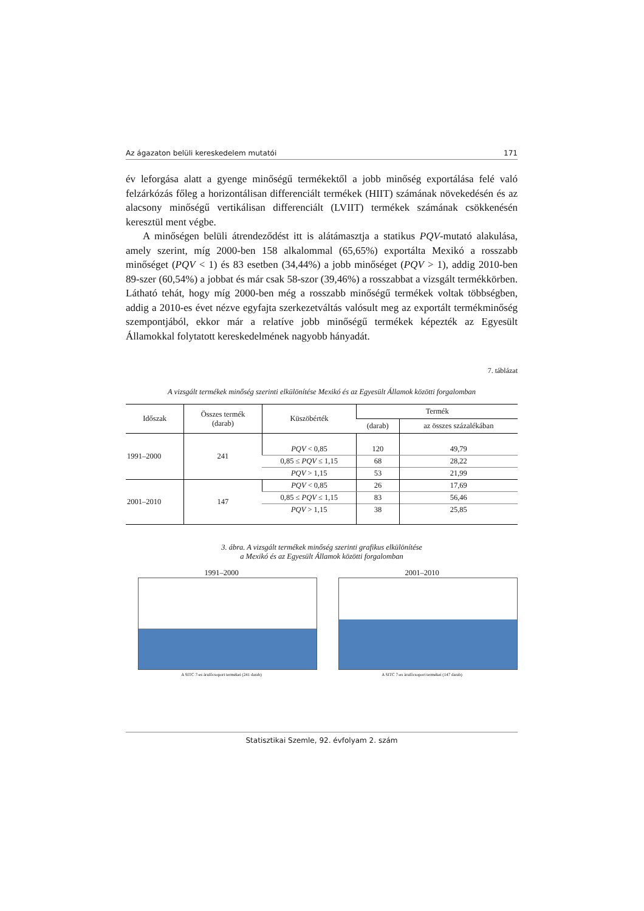Az ágazaton belüli kereskedelem mutatói 171
év leforgása alatt a gyenge minőségű termékektől a jobb minőség exportálása felé való felzárkózás főleg a horizontálisan differenciált termékek (HIIT) számának növekedésén és az alacsony minőségű vertikálisan differenciált (LVIIT) termékek számának csökkenésén keresztül ment végbe.
A minőségen belüli átrendeződést itt is alátámasztja a statikus PQV-mutató alakulása, amely szerint, míg 2000-ben 158 alkalommal (65,65%) exportálta Mexikó a rosszabb minőséget (PQV < 1) és 83 esetben (34,44%) a jobb minőséget (PQV > 1), addig 2010-ben 89-szer (60,54%) a jobbat és már csak 58-szor (39,46%) a rosszabbat a vizsgált termékkörben. Látható tehát, hogy míg 2000-ben még a rosszabb minőségű termékek voltak többségben, addig a 2010-es évet nézve egyfajta szerkezetváltás valósult meg az exportált termékminőség szempontjából, ekkor már a relatíve jobb minőségű termékek képezték az Egyesült Államokkal folytatott kereskedelmének nagyobb hányadát.
7. táblázat
A vizsgált termékek minőség szerinti elkülönítése Mexikó és az Egyesült Államok közötti forgalomban
| Időszak | Összes termék (darab) | Küszöbérték | Termék | |
| --- | --- | --- | --- | --- |
| | | | (darab) | az összes százalékában |
| 1991–2000 | 241 | PQV < 0,85 | 120 | 49,79 |
| | | 0,85 ≤ PQV ≤ 1,15 | 68 | 28,22 |
| | | PQV > 1,15 | 53 | 21,99 |
| 2001–2010 | 147 | PQV < 0,85 | 26 | 17,69 |
| | | 0,85 ≤ PQV ≤ 1,15 | 83 | 56,46 |
| | | PQV > 1,15 | 38 | 25,85 |
3. ábra. A vizsgált termékek minőség szerinti grafikus elkülönítése
a Mexikó és az Egyesült Államok közötti forgalomban
1991–2000
A SITC 7-es árufőcsoport termékei (241 darab)
2001–2010
A SITC 7-es árufőcsoport termékei (147 darab)
Statisztikai Szemle, 92. évfolyam 2. szám